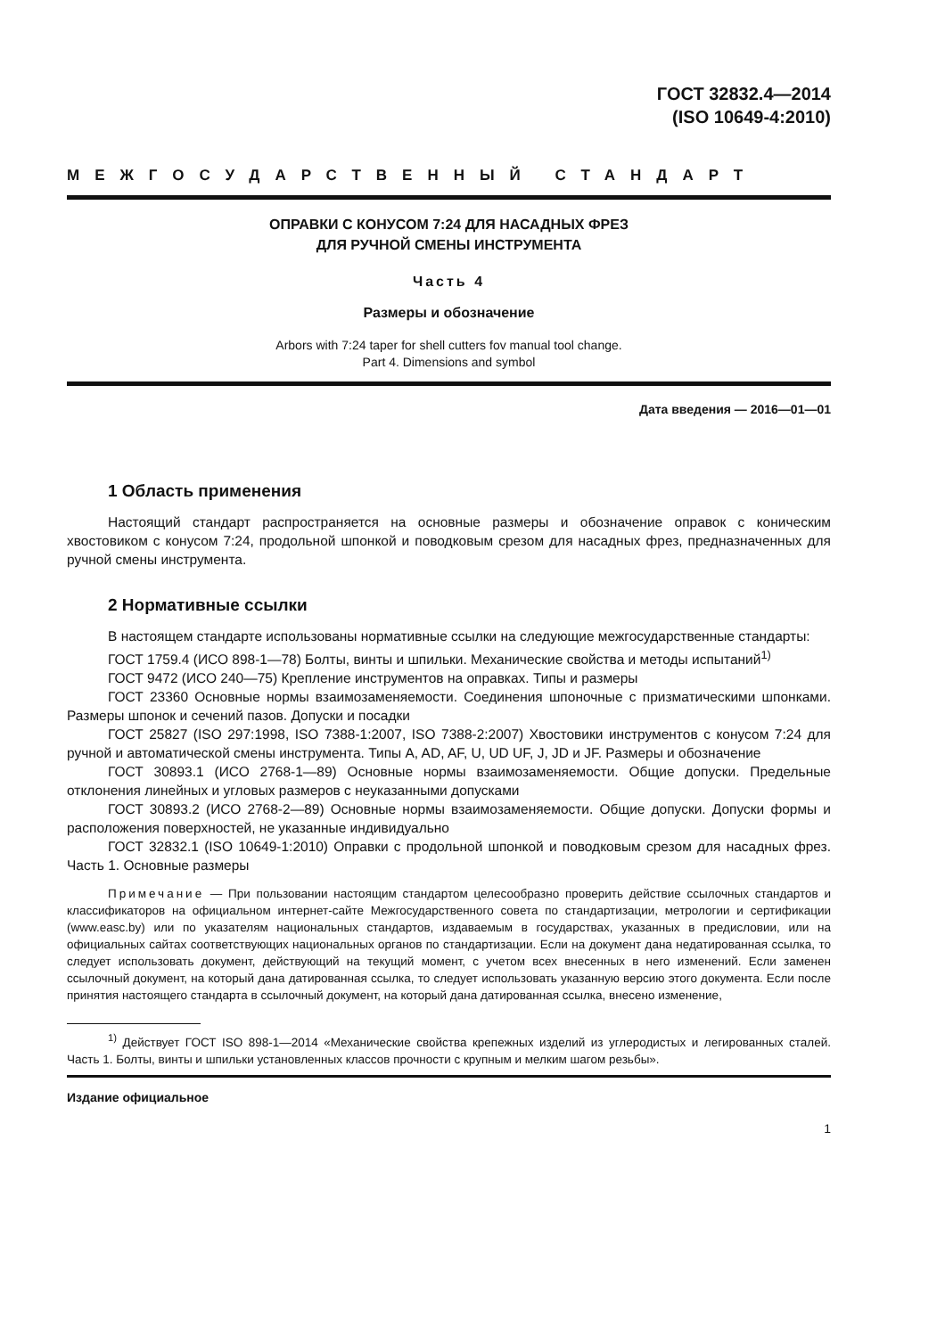ГОСТ 32832.4—2014
(ISO 10649-4:2010)
МЕЖГОСУДАРСТВЕННЫЙ СТАНДАРТ
ОПРАВКИ С КОНУСОМ 7:24 ДЛЯ НАСАДНЫХ ФРЕЗ
ДЛЯ РУЧНОЙ СМЕНЫ ИНСТРУМЕНТА
Часть 4
Размеры и обозначение
Arbors with 7:24 taper for shell cutters fov manual tool change.
Part 4. Dimensions and symbol
Дата введения — 2016—01—01
1 Область применения
Настоящий стандарт распространяется на основные размеры и обозначение оправок с коническим хвостовиком с конусом 7:24, продольной шпонкой и поводковым срезом для насадных фрез, предназначенных для ручной смены инструмента.
2 Нормативные ссылки
В настоящем стандарте использованы нормативные ссылки на следующие межгосударственные стандарты:
ГОСТ 1759.4 (ИСО 898-1—78) Болты, винты и шпильки. Механические свойства и методы испытаний<sup>1)</sup>
ГОСТ 9472 (ИСО 240—75) Крепление инструментов на оправках. Типы и размеры
ГОСТ 23360 Основные нормы взаимозаменяемости. Соединения шпоночные с призматическими шпонками. Размеры шпонок и сечений пазов. Допуски и посадки
ГОСТ 25827 (ISO 297:1998, ISO 7388-1:2007, ISO 7388-2:2007) Хвостовики инструментов с конусом 7:24 для ручной и автоматической смены инструмента. Типы A, AD, AF, U, UD UF, J, JD и JF. Размеры и обозначение
ГОСТ 30893.1 (ИСО 2768-1—89) Основные нормы взаимозаменяемости. Общие допуски. Предельные отклонения линейных и угловых размеров с неуказанными допусками
ГОСТ 30893.2 (ИСО 2768-2—89) Основные нормы взаимозаменяемости. Общие допуски. Допуски формы и расположения поверхностей, не указанные индивидуально
ГОСТ 32832.1 (ISO 10649-1:2010) Оправки с продольной шпонкой и поводковым срезом для насадных фрез. Часть 1. Основные размеры
Примечание — При пользовании настоящим стандартом целесообразно проверить действие ссылочных стандартов и классификаторов на официальном интернет-сайте Межгосударственного совета по стандартизации, метрологии и сертификации (www.easc.by) или по указателям национальных стандартов, издаваемым в государствах, указанных в предисловии, или на официальных сайтах соответствующих национальных органов по стандартизации. Если на документ дана недатированная ссылка, то следует использовать документ, действующий на текущий момент, с учетом всех внесенных в него изменений. Если заменен ссылочный документ, на который дана датированная ссылка, то следует использовать указанную версию этого документа. Если после принятия настоящего стандарта в ссылочный документ, на который дана датированная ссылка, внесено изменение,
<sup>1)</sup> Действует ГОСТ ISO 898-1—2014 «Механические свойства крепежных изделий из углеродистых и легированных сталей. Часть 1. Болты, винты и шпильки установленных классов прочности с крупным и мелким шагом резьбы».
Издание официальное
1